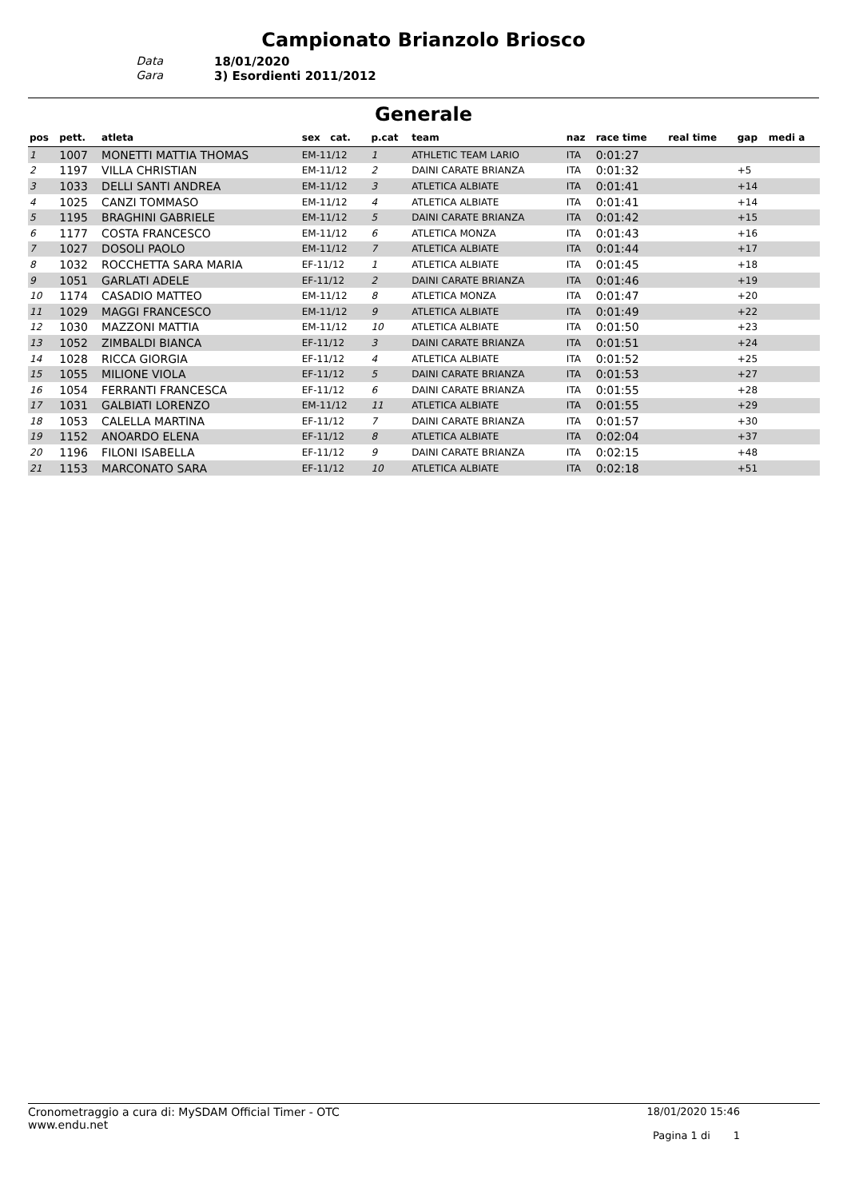Campionato Brianzolo Briosco
Data
18/01/2020
Gara
3) Esordienti 2011/2012
Generale
| pos | pett. | atleta | sex cat. | p.cat | team | naz | race time | real time | gap | medi a |
| --- | --- | --- | --- | --- | --- | --- | --- | --- | --- | --- |
| 1 | 1007 | MONETTI MATTIA THOMAS | EM-11/12 | 1 | ATHLETIC TEAM LARIO | ITA | 0:01:27 | | | |
| 2 | 1197 | VILLA CHRISTIAN | EM-11/12 | 2 | DAINI CARATE BRIANZA | ITA | 0:01:32 | | +5 | |
| 3 | 1033 | DELLI SANTI ANDREA | EM-11/12 | 3 | ATLETICA ALBIATE | ITA | 0:01:41 | | +14 | |
| 4 | 1025 | CANZI TOMMASO | EM-11/12 | 4 | ATLETICA ALBIATE | ITA | 0:01:41 | | +14 | |
| 5 | 1195 | BRAGHINI GABRIELE | EM-11/12 | 5 | DAINI CARATE BRIANZA | ITA | 0:01:42 | | +15 | |
| 6 | 1177 | COSTA FRANCESCO | EM-11/12 | 6 | ATLETICA MONZA | ITA | 0:01:43 | | +16 | |
| 7 | 1027 | DOSOLI PAOLO | EM-11/12 | 7 | ATLETICA ALBIATE | ITA | 0:01:44 | | +17 | |
| 8 | 1032 | ROCCHETTA SARA MARIA | EF-11/12 | 1 | ATLETICA ALBIATE | ITA | 0:01:45 | | +18 | |
| 9 | 1051 | GARLATI ADELE | EF-11/12 | 2 | DAINI CARATE BRIANZA | ITA | 0:01:46 | | +19 | |
| 10 | 1174 | CASADIO MATTEO | EM-11/12 | 8 | ATLETICA MONZA | ITA | 0:01:47 | | +20 | |
| 11 | 1029 | MAGGI FRANCESCO | EM-11/12 | 9 | ATLETICA ALBIATE | ITA | 0:01:49 | | +22 | |
| 12 | 1030 | MAZZONI MATTIA | EM-11/12 | 10 | ATLETICA ALBIATE | ITA | 0:01:50 | | +23 | |
| 13 | 1052 | ZIMBALDI BIANCA | EF-11/12 | 3 | DAINI CARATE BRIANZA | ITA | 0:01:51 | | +24 | |
| 14 | 1028 | RICCA GIORGIA | EF-11/12 | 4 | ATLETICA ALBIATE | ITA | 0:01:52 | | +25 | |
| 15 | 1055 | MILIONE VIOLA | EF-11/12 | 5 | DAINI CARATE BRIANZA | ITA | 0:01:53 | | +27 | |
| 16 | 1054 | FERRANTI FRANCESCA | EF-11/12 | 6 | DAINI CARATE BRIANZA | ITA | 0:01:55 | | +28 | |
| 17 | 1031 | GALBIATI LORENZO | EM-11/12 | 11 | ATLETICA ALBIATE | ITA | 0:01:55 | | +29 | |
| 18 | 1053 | CALELLA MARTINA | EF-11/12 | 7 | DAINI CARATE BRIANZA | ITA | 0:01:57 | | +30 | |
| 19 | 1152 | ANOARDO ELENA | EF-11/12 | 8 | ATLETICA ALBIATE | ITA | 0:02:04 | | +37 | |
| 20 | 1196 | FILONI ISABELLA | EF-11/12 | 9 | DAINI CARATE BRIANZA | ITA | 0:02:15 | | +48 | |
| 21 | 1153 | MARCONATO SARA | EF-11/12 | 10 | ATLETICA ALBIATE | ITA | 0:02:18 | | +51 | |
Cronometraggio a cura di: MySDAM Official Timer - OTC
www.endu.net
18/01/2020 15:46
Pagina 1 di 1